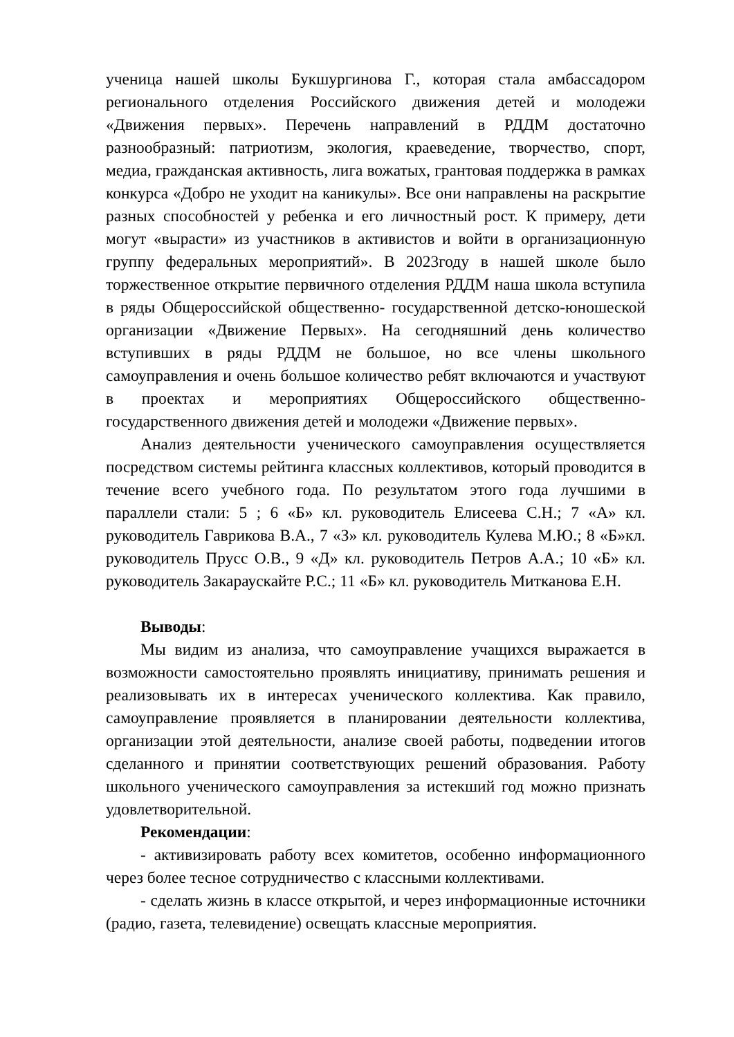ученица нашей школы Букшургинова Г., которая стала амбассадором регионального отделения Российского движения детей и молодежи «Движения первых». Перечень направлений в РДДМ достаточно разнообразный: патриотизм, экология, краеведение, творчество, спорт, медиа, гражданская активность, лига вожатых, грантовая поддержка в рамках конкурса «Добро не уходит на каникулы». Все они направлены на раскрытие разных способностей у ребенка и его личностный рост. К примеру, дети могут «вырасти» из участников в активистов и войти в организационную группу федеральных мероприятий». В 2023году в нашей школе было торжественное открытие первичного отделения РДДМ наша школа вступила в ряды Общероссийской общественно- государственной детско-юношеской организации «Движение Первых». На сегодняшний день количество вступивших в ряды РДДМ не большое, но все члены школьного самоуправления и очень большое количество ребят включаются и участвуют в проектах и мероприятиях Общероссийского общественно-государственного движения детей и молодежи «Движение первых».
Анализ деятельности ученического самоуправления осуществляется посредством системы рейтинга классных коллективов, который проводится в течение всего учебного года. По результатом этого года лучшими в параллели стали: 5 ; 6 «Б» кл. руководитель Елисеева С.Н.; 7 «А» кл. руководитель Гаврикова В.А., 7 «З» кл. руководитель Кулева М.Ю.; 8 «Б»кл. руководитель Прусс О.В., 9 «Д» кл. руководитель Петров А.А.; 10 «Б» кл. руководитель Закараускайте Р.С.; 11 «Б» кл. руководитель Митканова Е.Н.
Выводы:
Мы видим из анализа, что самоуправление учащихся выражается в возможности самостоятельно проявлять инициативу, принимать решения и реализовывать их в интересах ученического коллектива. Как правило, самоуправление проявляется в планировании деятельности коллектива, организации этой деятельности, анализе своей работы, подведении итогов сделанного и принятии соответствующих решений образования. Работу школьного ученического самоуправления за истекший год можно признать удовлетворительной.
Рекомендации:
- активизировать работу всех комитетов, особенно информационного через более тесное сотрудничество с классными коллективами.
- сделать жизнь в классе открытой, и через информационные источники (радио, газета, телевидение) освещать классные мероприятия.